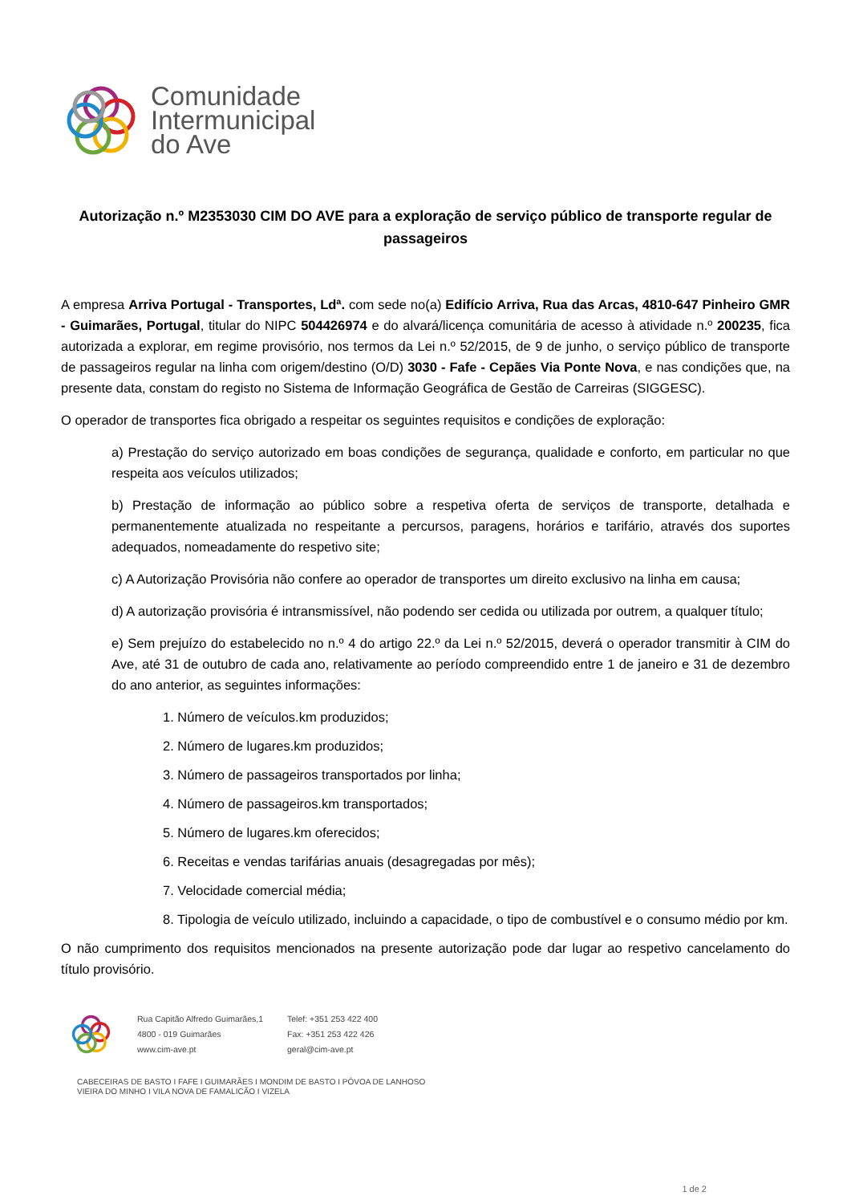Comunidade
Intermunicipal
do Ave
Autorização n.º M2353030 CIM DO AVE para a exploração de serviço público de transporte regular de passageiros
A empresa Arriva Portugal - Transportes, Ldª. com sede no(a) Edifício Arriva, Rua das Arcas, 4810-647 Pinheiro GMR - Guimarães, Portugal, titular do NIPC 504426974 e do alvará/licença comunitária de acesso à atividade n.º 200235, fica autorizada a explorar, em regime provisório, nos termos da Lei n.º 52/2015, de 9 de junho, o serviço público de transporte de passageiros regular na linha com origem/destino (O/D) 3030 - Fafe - Cepães Via Ponte Nova, e nas condições que, na presente data, constam do registo no Sistema de Informação Geográfica de Gestão de Carreiras (SIGGESC).
O operador de transportes fica obrigado a respeitar os seguintes requisitos e condições de exploração:
a) Prestação do serviço autorizado em boas condições de segurança, qualidade e conforto, em particular no que respeita aos veículos utilizados;
b) Prestação de informação ao público sobre a respetiva oferta de serviços de transporte, detalhada e permanentemente atualizada no respeitante a percursos, paragens, horários e tarifário, através dos suportes adequados, nomeadamente do respetivo site;
c) A Autorização Provisória não confere ao operador de transportes um direito exclusivo na linha em causa;
d) A autorização provisória é intransmissível, não podendo ser cedida ou utilizada por outrem, a qualquer título;
e) Sem prejuízo do estabelecido no n.º 4 do artigo 22.º da Lei n.º 52/2015, deverá o operador transmitir à CIM do Ave, até 31 de outubro de cada ano, relativamente ao período compreendido entre 1 de janeiro e 31 de dezembro do ano anterior, as seguintes informações:
1. Número de veículos.km produzidos;
2. Número de lugares.km produzidos;
3. Número de passageiros transportados por linha;
4. Número de passageiros.km transportados;
5. Número de lugares.km oferecidos;
6. Receitas e vendas tarifárias anuais (desagregadas por mês);
7. Velocidade comercial média;
8. Tipologia de veículo utilizado, incluindo a capacidade, o tipo de combustível e o consumo médio por km.
O não cumprimento dos requisitos mencionados na presente autorização pode dar lugar ao respetivo cancelamento do título provisório.
Rua Capitão Alfredo Guimarães,1
4800 - 019 Guimarães
www.cim-ave.pt
Telef: +351 253 422 400
Fax: +351 253 422 426
geral@cim-ave.pt
CABECEIRAS DE BASTO I FAFE I GUIMARÃES I MONDIM DE BASTO I PÓVOA DE LANHOSO
VIEIRA DO MINHO I VILA NOVA DE FAMALICÃO I VIZELA
1 de 2